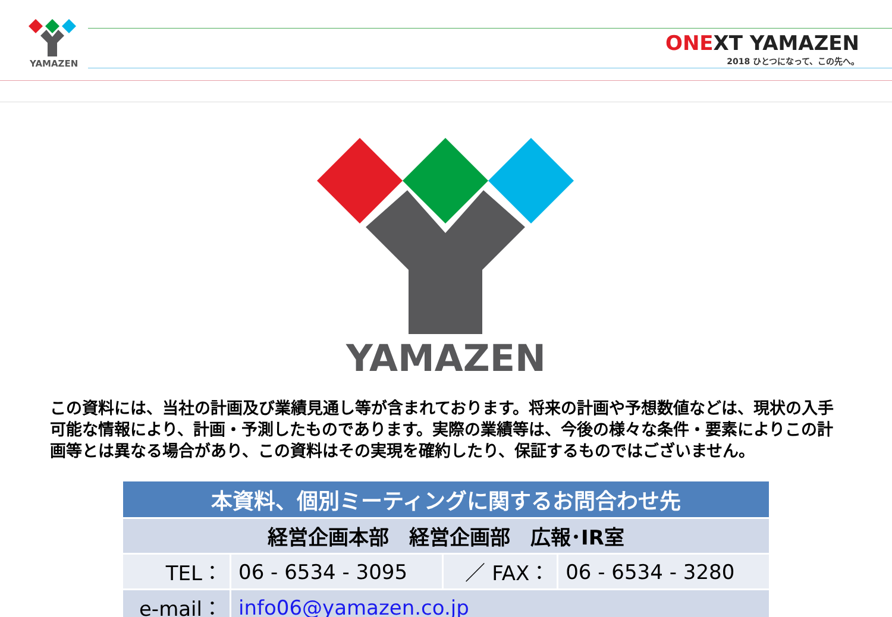YAMAZEN
ONEXT YAMAZEN
2018 ひとつになって、この先へ。
YAMAZEN
この資料には、当社の計画及び業績見通し等が含まれております。将来の計画や予想数値などは、現状の入手可能な情報により、計画・予測したものであります。実際の業績等は、今後の様々な条件・要素によりこの計画等とは異なる場合があり、この資料はその実現を確約したり、保証するものではございません。
| 本資料、個別ミーティングに関するお問合わせ先 | | | |
| 経営企画本部 経営企画部 広報･IR室 | | | |
| TEL： | 06 - 6534 - 3095 | ／ FAX： | 06 - 6534 - 3280 |
| e-mail： | info06@yamazen.co.jp | | |